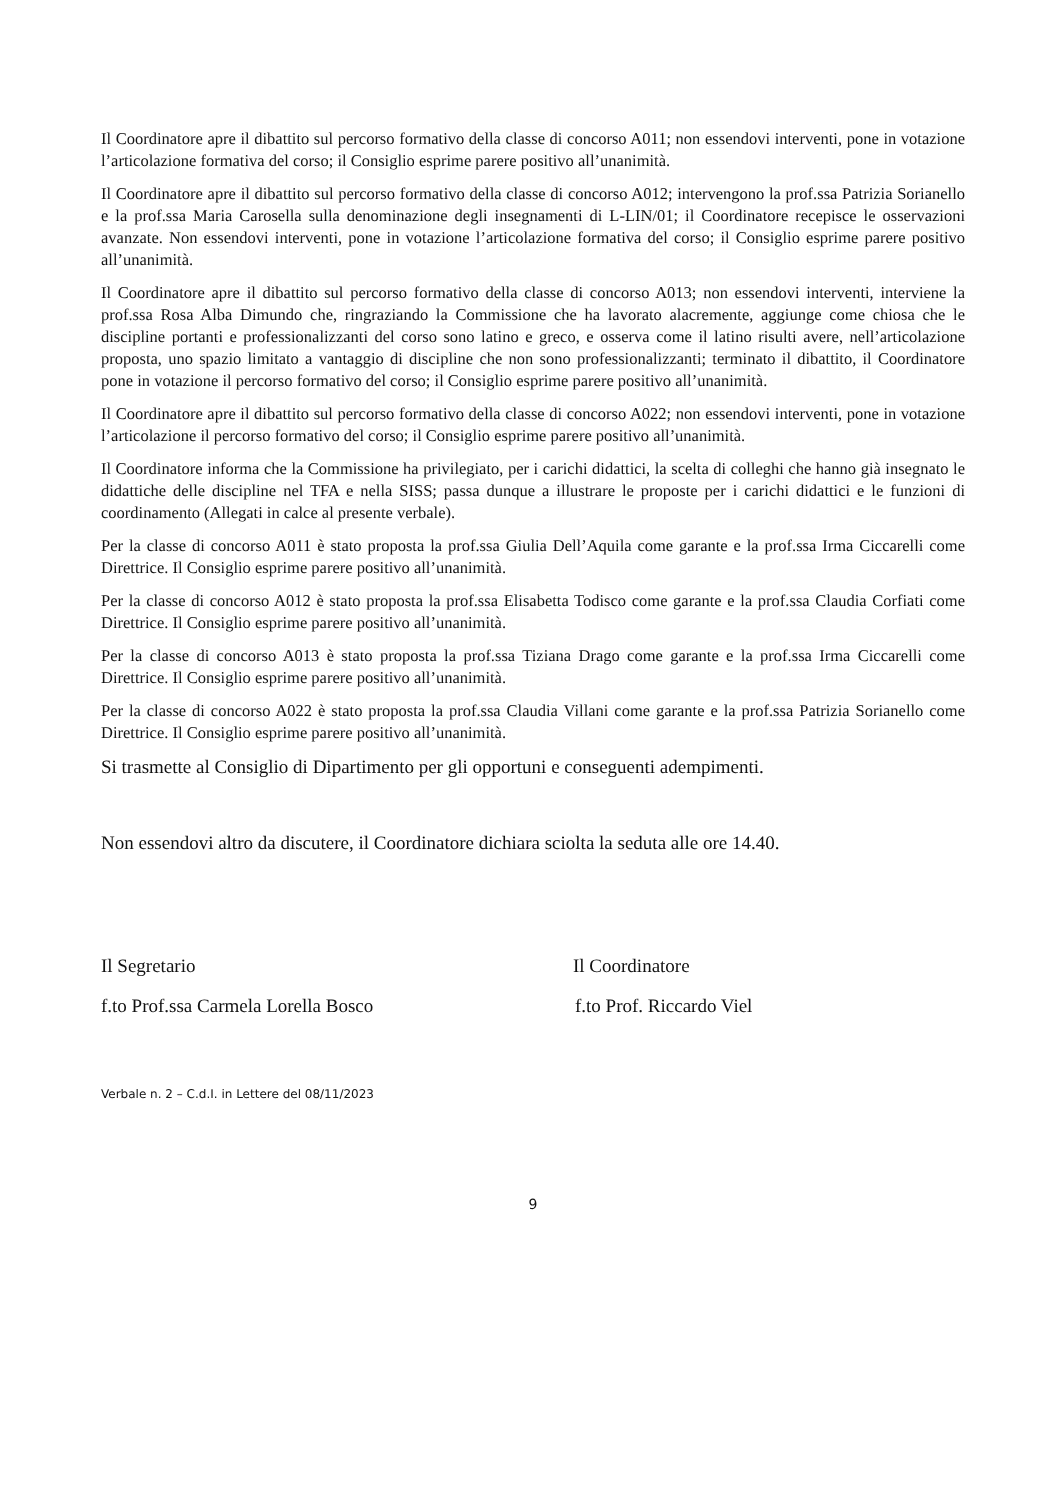Il Coordinatore apre il dibattito sul percorso formativo della classe di concorso A011; non essendovi interventi, pone in votazione l’articolazione formativa del corso; il Consiglio esprime parere positivo all’unanimità.
Il Coordinatore apre il dibattito sul percorso formativo della classe di concorso A012; intervengono la prof.ssa Patrizia Sorianello e la prof.ssa Maria Carosella sulla denominazione degli insegnamenti di L-LIN/01; il Coordinatore recepisce le osservazioni avanzate. Non essendovi interventi, pone in votazione l’articolazione formativa del corso; il Consiglio esprime parere positivo all’unanimità.
Il Coordinatore apre il dibattito sul percorso formativo della classe di concorso A013; non essendovi interventi, interviene la prof.ssa Rosa Alba Dimundo che, ringraziando la Commissione che ha lavorato alacremente, aggiunge come chiosa che le discipline portanti e professionalizzanti del corso sono latino e greco, e osserva come il latino risulti avere, nell’articolazione proposta, uno spazio limitato a vantaggio di discipline che non sono professionalizzanti; terminato il dibattito, il Coordinatore pone in votazione il percorso formativo del corso; il Consiglio esprime parere positivo all’unanimità.
Il Coordinatore apre il dibattito sul percorso formativo della classe di concorso A022; non essendovi interventi, pone in votazione l’articolazione il percorso formativo del corso; il Consiglio esprime parere positivo all’unanimità.
Il Coordinatore informa che la Commissione ha privilegiato, per i carichi didattici, la scelta di colleghi che hanno già insegnato le didattiche delle discipline nel TFA e nella SISS; passa dunque a illustrare le proposte per i carichi didattici e le funzioni di coordinamento (Allegati in calce al presente verbale).
Per la classe di concorso A011 è stato proposta la prof.ssa Giulia Dell’Aquila come garante e la prof.ssa Irma Ciccarelli come Direttrice. Il Consiglio esprime parere positivo all’unanimità.
Per la classe di concorso A012 è stato proposta la prof.ssa Elisabetta Todisco come garante e la prof.ssa Claudia Corfiati come Direttrice. Il Consiglio esprime parere positivo all’unanimità.
Per la classe di concorso A013 è stato proposta la prof.ssa Tiziana Drago come garante e la prof.ssa Irma Ciccarelli come Direttrice. Il Consiglio esprime parere positivo all’unanimità.
Per la classe di concorso A022 è stato proposta la prof.ssa Claudia Villani come garante e la prof.ssa Patrizia Sorianello come Direttrice. Il Consiglio esprime parere positivo all’unanimità.
Si trasmette al Consiglio di Dipartimento per gli opportuni e conseguenti adempimenti.
Non essendovi altro da discutere, il Coordinatore dichiara sciolta la seduta alle ore 14.40.
Il Segretario Il Coordinatore
f.to Prof.ssa Carmela Lorella Bosco
f.to Prof. Riccardo Viel
Verbale n. 2 – C.d.I. in Lettere del 08/11/2023
9